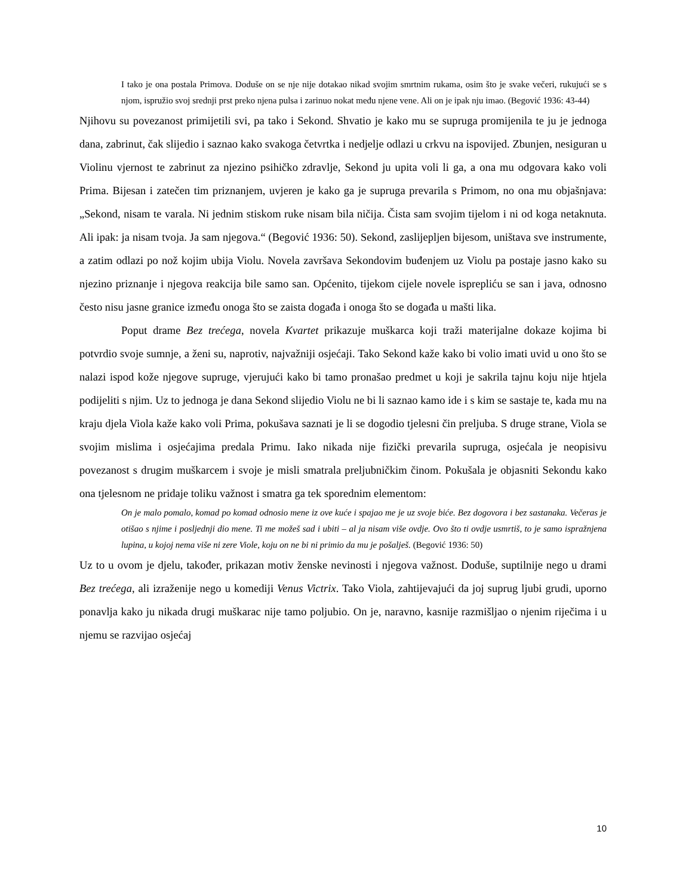I tako je ona postala Primova. Doduše on se nje nije dotakao nikad svojim smrtnim rukama, osim što je svake večeri, rukujući se s njom, ispružio svoj srednji prst preko njena pulsa i zarinuo nokat među njene vene. Ali on je ipak nju imao. (Begović 1936: 43-44)
Njihovu su povezanost primijetili svi, pa tako i Sekond. Shvatio je kako mu se supruga promijenila te ju je jednoga dana, zabrinut, čak slijedio i saznao kako svakoga četvrtka i nedjelje odlazi u crkvu na ispovijed. Zbunjen, nesiguran u Violinu vjernost te zabrinut za njezino psihičko zdravlje, Sekond ju upita voli li ga, a ona mu odgovara kako voli Prima. Bijesan i zatečen tim priznanjem, uvjeren je kako ga je supruga prevarila s Primom, no ona mu objašnjava: „Sekond, nisam te varala. Ni jednim stiskom ruke nisam bila ničija. Čista sam svojim tijelom i ni od koga netaknuta. Ali ipak: ja nisam tvoja. Ja sam njegova.“ (Begović 1936: 50). Sekond, zaslijepljen bijesom, uništava sve instrumente, a zatim odlazi po nož kojim ubija Violu. Novela završava Sekondovim buđenjem uz Violu pa postaje jasno kako su njezino priznanje i njegova reakcija bile samo san. Općenito, tijekom cijele novele isprepliću se san i java, odnosno često nisu jasne granice između onoga što se zaista događa i onoga što se događa u mašti lika.
Poput drame Bez trećega, novela Kvartet prikazuje muškarca koji traži materijalne dokaze kojima bi potvrdio svoje sumnje, a ženi su, naprotiv, najvažniji osjećaji. Tako Sekond kaže kako bi volio imati uvid u ono što se nalazi ispod kože njegove supruge, vjerujući kako bi tamo pronašao predmet u koji je sakrila tajnu koju nije htjela podijeliti s njim. Uz to jednoga je dana Sekond slijedio Violu ne bi li saznao kamo ide i s kim se sastaje te, kada mu na kraju djela Viola kaže kako voli Prima, pokušava saznati je li se dogodio tjelesni čin preljuba. S druge strane, Viola se svojim mislima i osjećajima predala Primu. Iako nikada nije fizički prevarila supruga, osjećala je neopisivu povezanost s drugim muškarcem i svoje je misli smatrala preljubničkim činom. Pokušala je objasniti Sekondu kako ona tjelesnom ne pridaje toliku važnost i smatra ga tek sporednim elementom:
On je malo pomalo, komad po komad odnosio mene iz ove kuće i spajao me je uz svoje biće. Bez dogovora i bez sastanaka. Večeras je otišao s njime i posljednji dio mene. Ti me možeš sad i ubiti – al ja nisam više ovdje. Ovo što ti ovdje usmrtiš, to je samo ispražnjena lupina, u kojoj nema više ni zere Viole, koju on ne bi ni primio da mu je pošalješ. (Begović 1936: 50)
Uz to u ovom je djelu, također, prikazan motiv ženske nevinosti i njegova važnost. Doduše, suptilnije nego u drami Bez trećega, ali izraženije nego u komediji Venus Victrix. Tako Viola, zahtijevajući da joj suprug ljubi grudi, uporno ponavlja kako ju nikada drugi muškarac nije tamo poljubio. On je, naravno, kasnije razmišljao o njenim riječima i u njemu se razvijao osjećaj
10